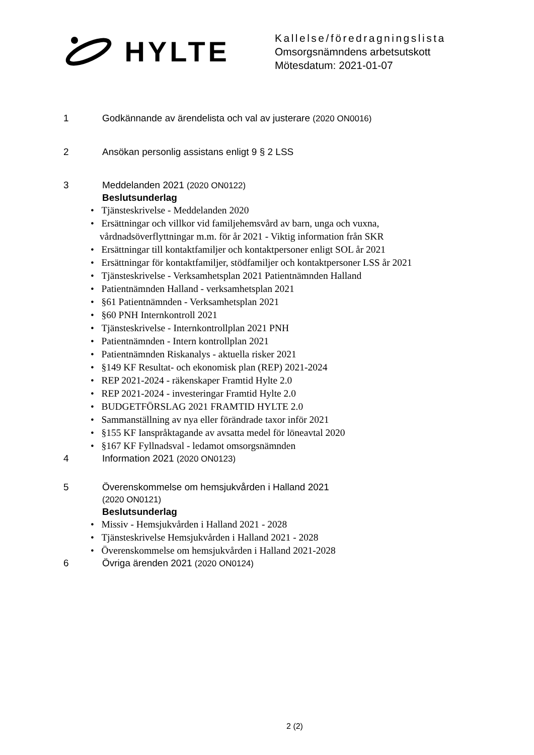HYLTE
Kallelse/föredragningslista
Omsorgsnämndens arbetsutskott
Mötesdatum: 2021-01-07
1 Godkännande av ärendelista och val av justerare (2020 ON0016)
2 Ansökan personlig assistans enligt 9 § 2 LSS
3 Meddelanden 2021 (2020 ON0122)
Beslutsunderlag
• Tjänsteskrivelse - Meddelanden 2020
• Ersättningar och villkor vid familjehemsvård av barn, unga och vuxna, vårdnadsöverflyttningar m.m. för år 2021 - Viktig information från SKR
• Ersättningar till kontaktfamiljer och kontaktpersoner enligt SOL år 2021
• Ersättningar för kontaktfamiljer, stödfamiljer och kontaktpersoner LSS år 2021
• Tjänsteskrivelse - Verksamhetsplan 2021 Patientnämnden Halland
• Patientnämnden Halland - verksamhetsplan 2021
• §61 Patientnämnden - Verksamhetsplan 2021
• §60 PNH Internkontroll 2021
• Tjänsteskrivelse - Internkontrollplan 2021 PNH
• Patientnämnden - Intern kontrollplan 2021
• Patientnämnden Riskanalys - aktuella risker 2021
• §149 KF Resultat- och ekonomisk plan (REP) 2021-2024
• REP 2021-2024 - räkenskaper Framtid Hylte 2.0
• REP 2021-2024 - investeringar Framtid Hylte 2.0
• BUDGETFÖRSLAG 2021 FRAMTID HYLTE 2.0
• Sammanställning av nya eller förändrade taxor inför 2021
• §155 KF Ianspråktagande av avsatta medel för löneavtal 2020
• §167 KF Fyllnadsval - ledamot omsorgsnämnden
4 Information 2021 (2020 ON0123)
5 Överenskommelse om hemsjukvården i Halland 2021
(2020 ON0121)
Beslutsunderlag
• Missiv - Hemsjukvården i Halland 2021 - 2028
• Tjänsteskrivelse Hemsjukvården i Halland 2021 - 2028
• Överenskommelse om hemsjukvården i Halland 2021-2028
6 Övriga ärenden 2021 (2020 ON0124)
2 (2)